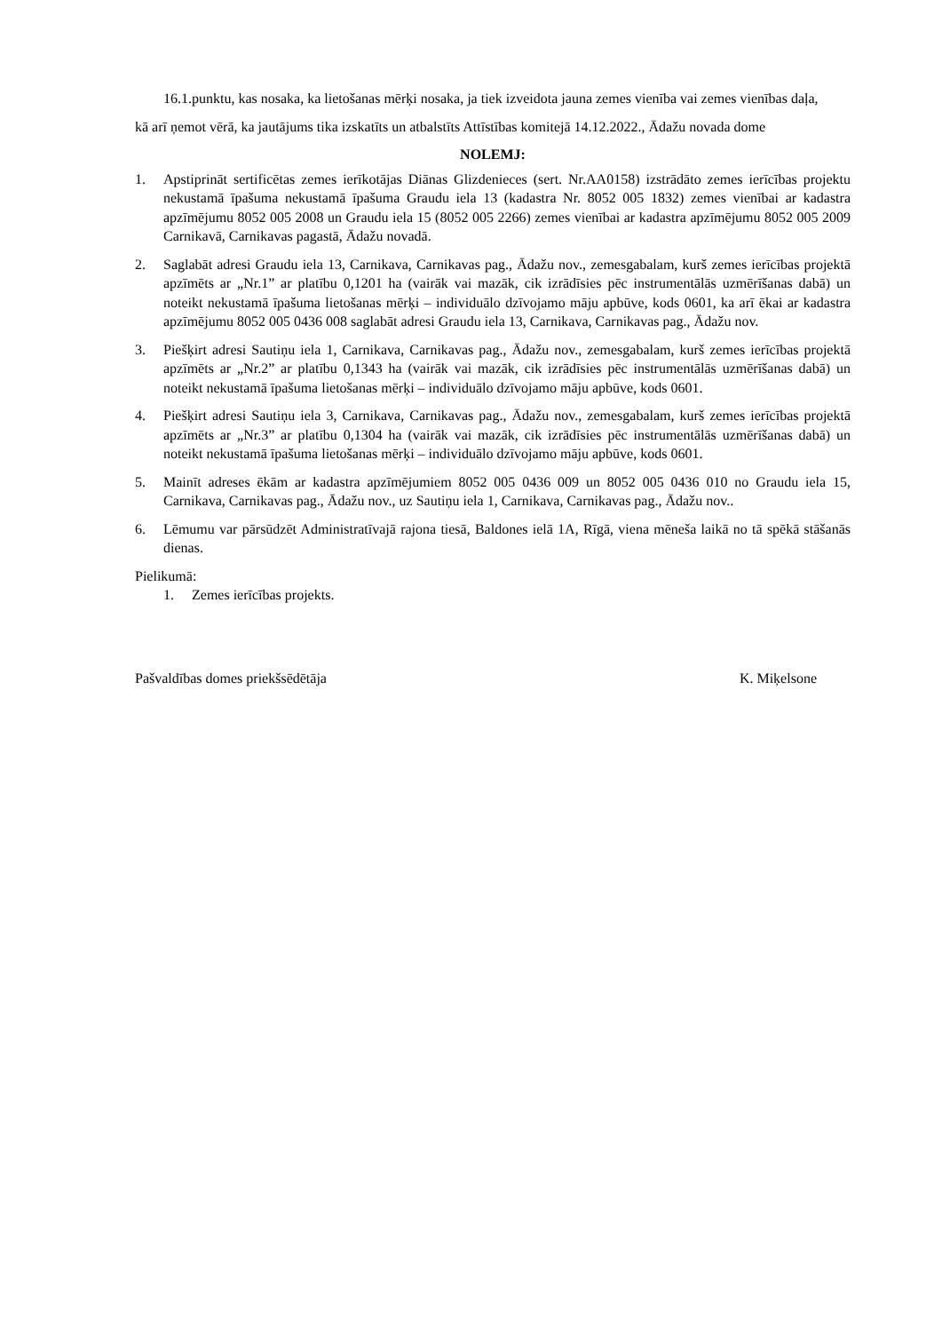16.1.punktu, kas nosaka, ka lietošanas mērķi nosaka, ja tiek izveidota jauna zemes vienība vai zemes vienības daļa,
kā arī ņemot vērā, ka jautājums tika izskatīts un atbalstīts Attīstības komitejā 14.12.2022., Ādažu novada dome
NOLEMJ:
1. Apstiprināt sertificētas zemes ierīkotājas Diānas Glizdenieces (sert. Nr.AA0158) izstrādāto zemes ierīcības projektu nekustamā īpašuma nekustamā īpašuma Graudu iela 13 (kadastra Nr. 8052 005 1832) zemes vienībai ar kadastra apzīmējumu 8052 005 2008 un Graudu iela 15 (8052 005 2266) zemes vienībai ar kadastra apzīmējumu 8052 005 2009 Carnikavā, Carnikavas pagastā, Ādažu novadā.
2. Saglabāt adresi Graudu iela 13, Carnikava, Carnikavas pag., Ādažu nov., zemesgabalam, kurš zemes ierīcības projektā apzīmēts ar „Nr.1” ar platību 0,1201 ha (vairāk vai mazāk, cik izrādīsies pēc instrumentālās uzmērīšanas dabā) un noteikt nekustamā īpašuma lietošanas mērķi – individuālo dzīvojamo māju apbūve, kods 0601, ka arī ēkai ar kadastra apzīmējumu 8052 005 0436 008 saglabāt adresi Graudu iela 13, Carnikava, Carnikavas pag., Ādažu nov.
3. Piešķirt adresi Sautiņu iela 1, Carnikava, Carnikavas pag., Ādažu nov., zemesgabalam, kurš zemes ierīcības projektā apzīmēts ar „Nr.2” ar platību 0,1343 ha (vairāk vai mazāk, cik izrādīsies pēc instrumentālās uzmērīšanas dabā) un noteikt nekustamā īpašuma lietošanas mērķi – individuālo dzīvojamo māju apbūve, kods 0601.
4. Piešķirt adresi Sautiņu iela 3, Carnikava, Carnikavas pag., Ādažu nov., zemesgabalam, kurš zemes ierīcības projektā apzīmēts ar „Nr.3” ar platību 0,1304 ha (vairāk vai mazāk, cik izrādīsies pēc instrumentālās uzmērīšanas dabā) un noteikt nekustamā īpašuma lietošanas mērķi – individuālo dzīvojamo māju apbūve, kods 0601.
5. Mainīt adreses ēkām ar kadastra apzīmējumiem 8052 005 0436 009 un 8052 005 0436 010 no Graudu iela 15, Carnikava, Carnikavas pag., Ādažu nov., uz Sautiņu iela 1, Carnikava, Carnikavas pag., Ādažu nov..
6. Lēmumu var pārsūdzēt Administratīvajā rajona tiesā, Baldones ielā 1A, Rīgā, viena mēneša laikā no tā spēkā stāšanās dienas.
Pielikumā:
1. Zemes ierīcības projekts.
Pašvaldības domes priekšsēdētāja K. Miķelsone